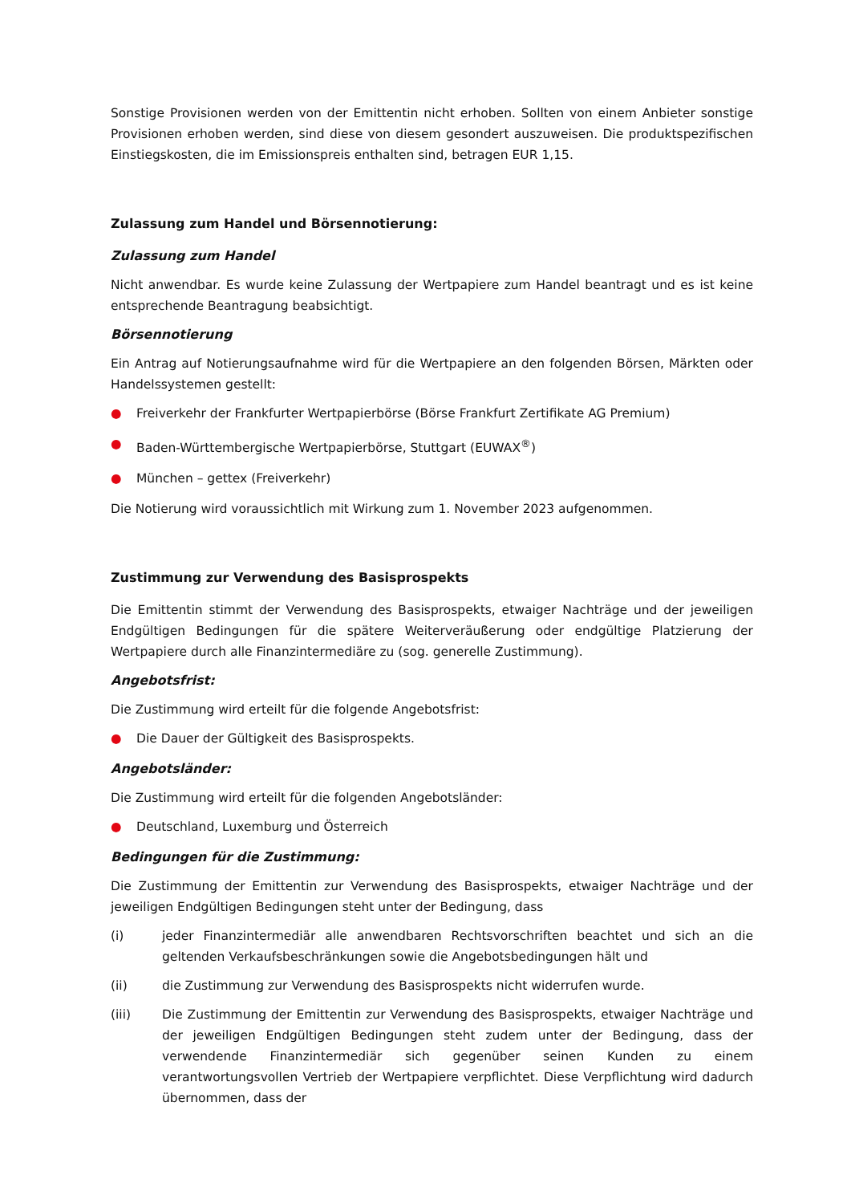Sonstige Provisionen werden von der Emittentin nicht erhoben. Sollten von einem Anbieter sonstige Provisionen erhoben werden, sind diese von diesem gesondert auszuweisen. Die produktspezifischen Einstiegskosten, die im Emissionspreis enthalten sind, betragen EUR 1,15.
Zulassung zum Handel und Börsennotierung:
Zulassung zum Handel
Nicht anwendbar. Es wurde keine Zulassung der Wertpapiere zum Handel beantragt und es ist keine entsprechende Beantragung beabsichtigt.
Börsennotierung
Ein Antrag auf Notierungsaufnahme wird für die Wertpapiere an den folgenden Börsen, Märkten oder Handelssystemen gestellt:
● Freiverkehr der Frankfurter Wertpapierbörse (Börse Frankfurt Zertifikate AG Premium)
● Baden-Württembergische Wertpapierbörse, Stuttgart (EUWAX<sup>®</sup>)
● München – gettex (Freiverkehr)
Die Notierung wird voraussichtlich mit Wirkung zum 1. November 2023 aufgenommen.
Zustimmung zur Verwendung des Basisprospekts
Die Emittentin stimmt der Verwendung des Basisprospekts, etwaiger Nachträge und der jeweiligen Endgültigen Bedingungen für die spätere Weiterveräußerung oder endgültige Platzierung der Wertpapiere durch alle Finanzintermediäre zu (sog. generelle Zustimmung).
Angebotsfrist:
Die Zustimmung wird erteilt für die folgende Angebotsfrist:
● Die Dauer der Gültigkeit des Basisprospekts.
Angebotsländer:
Die Zustimmung wird erteilt für die folgenden Angebotsländer:
● Deutschland, Luxemburg und Österreich
Bedingungen für die Zustimmung:
Die Zustimmung der Emittentin zur Verwendung des Basisprospekts, etwaiger Nachträge und der jeweiligen Endgültigen Bedingungen steht unter der Bedingung, dass
(i) jeder Finanzintermediär alle anwendbaren Rechtsvorschriften beachtet und sich an die geltenden Verkaufsbeschränkungen sowie die Angebotsbedingungen hält und
(ii) die Zustimmung zur Verwendung des Basisprospekts nicht widerrufen wurde.
(iii) Die Zustimmung der Emittentin zur Verwendung des Basisprospekts, etwaiger Nachträge und der jeweiligen Endgültigen Bedingungen steht zudem unter der Bedingung, dass der verwendende Finanzintermediär sich gegenüber seinen Kunden zu einem verantwortungsvollen Vertrieb der Wertpapiere verpflichtet. Diese Verpflichtung wird dadurch übernommen, dass der